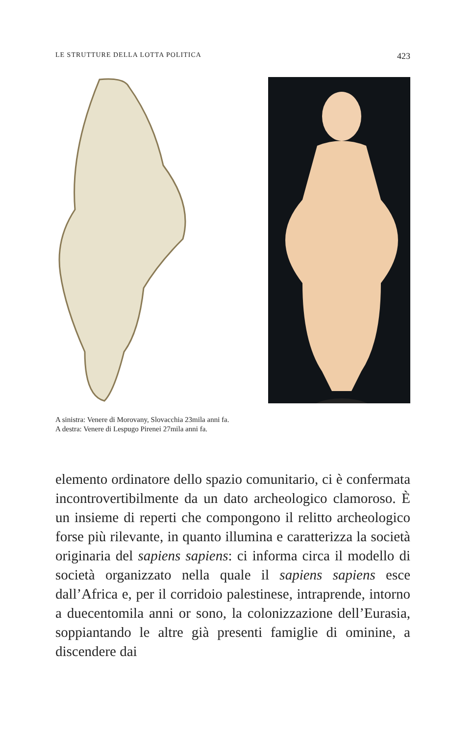LE STRUTTURE DELLA LOTTA POLITICA 423
A sinistra: Venere di Morovany, Slovacchia 23mila anni fa.
A destra: Venere di Lespugo Pirenei 27mila anni fa.
elemento ordinatore dello spazio comunitario, ci è confermata incontrovertibilmente da un dato archeologico clamoroso. È un insieme di reperti che compongono il relitto archeologico forse più rilevante, in quanto illumina e caratterizza la società originaria del sapiens sapiens: ci informa circa il modello di società organizzato nella quale il sapiens sapiens esce dall’Africa e, per il corridoio palestinese, intraprende, intorno a duecentomila anni or sono, la colonizzazione dell’Eurasia, soppiantando le altre già presenti famiglie di ominine, a discendere dai